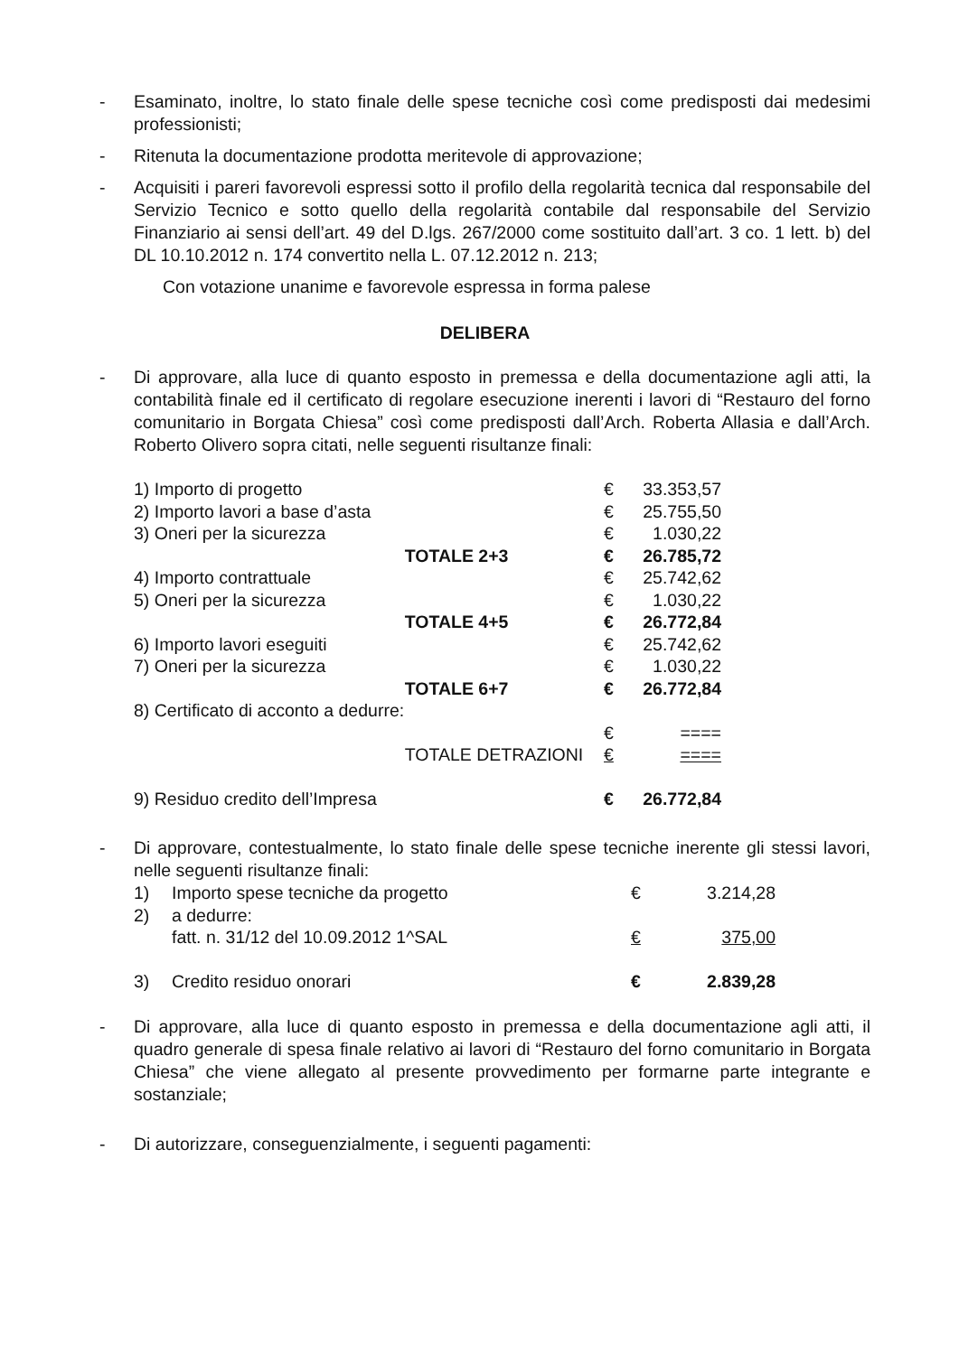- Esaminato, inoltre, lo stato finale delle spese tecniche così come predisposti dai medesimi professionisti;
- Ritenuta la documentazione prodotta meritevole di approvazione;
- Acquisiti i pareri favorevoli espressi sotto il profilo della regolarità tecnica dal responsabile del Servizio Tecnico e sotto quello della regolarità contabile dal responsabile del Servizio Finanziario ai sensi dell’art. 49 del D.lgs. 267/2000 come sostituito dall’art. 3 co. 1 lett. b) del DL 10.10.2012 n. 174 convertito nella L. 07.12.2012 n. 213;
Con votazione unanime e favorevole espressa in forma palese
DELIBERA
- Di approvare, alla luce di quanto esposto in premessa e della documentazione agli atti, la contabilità finale ed il certificato di regolare esecuzione inerenti i lavori di “Restauro del forno comunitario in Borgata Chiesa” così come predisposti dall’Arch. Roberta Allasia e dall’Arch. Roberto Olivero sopra citati, nelle seguenti risultanze finali:
| 1) Importo di progetto | | € | 33.353,57 |
| 2) Importo lavori a base d’asta | | € | 25.755,50 |
| 3) Oneri per la sicurezza | | € | 1.030,22 |
| | TOTALE 2+3 | € | 26.785,72 |
| 4) Importo contrattuale | | € | 25.742,62 |
| 5) Oneri per la sicurezza | | € | 1.030,22 |
| | TOTALE 4+5 | € | 26.772,84 |
| 6) Importo lavori eseguiti | | € | 25.742,62 |
| 7) Oneri per la sicurezza | | € | 1.030,22 |
| | TOTALE 6+7 | € | 26.772,84 |
| 8) Certificato di acconto a dedurre: | | | |
| | | € | ==== |
| | TOTALE DETRAZIONI | € | ==== |
| 9) Residuo credito dell’Impresa | | € | 26.772,84 |
- Di approvare, contestualmente, lo stato finale delle spese tecniche inerente gli stessi lavori, nelle seguenti risultanze finali:
| 1) | Importo spese tecniche da progetto | € | 3.214,28 |
| 2) | a dedurre: fatt. n. 31/12 del 10.09.2012 1^SAL | € | 375,00 |
| 3) | Credito residuo onorari | € | 2.839,28 |
- Di approvare, alla luce di quanto esposto in premessa e della documentazione agli atti, il quadro generale di spesa finale relativo ai lavori di “Restauro del forno comunitario in Borgata Chiesa” che viene allegato al presente provvedimento per formarne parte integrante e sostanziale;
- Di autorizzare, conseguenzialmente, i seguenti pagamenti: